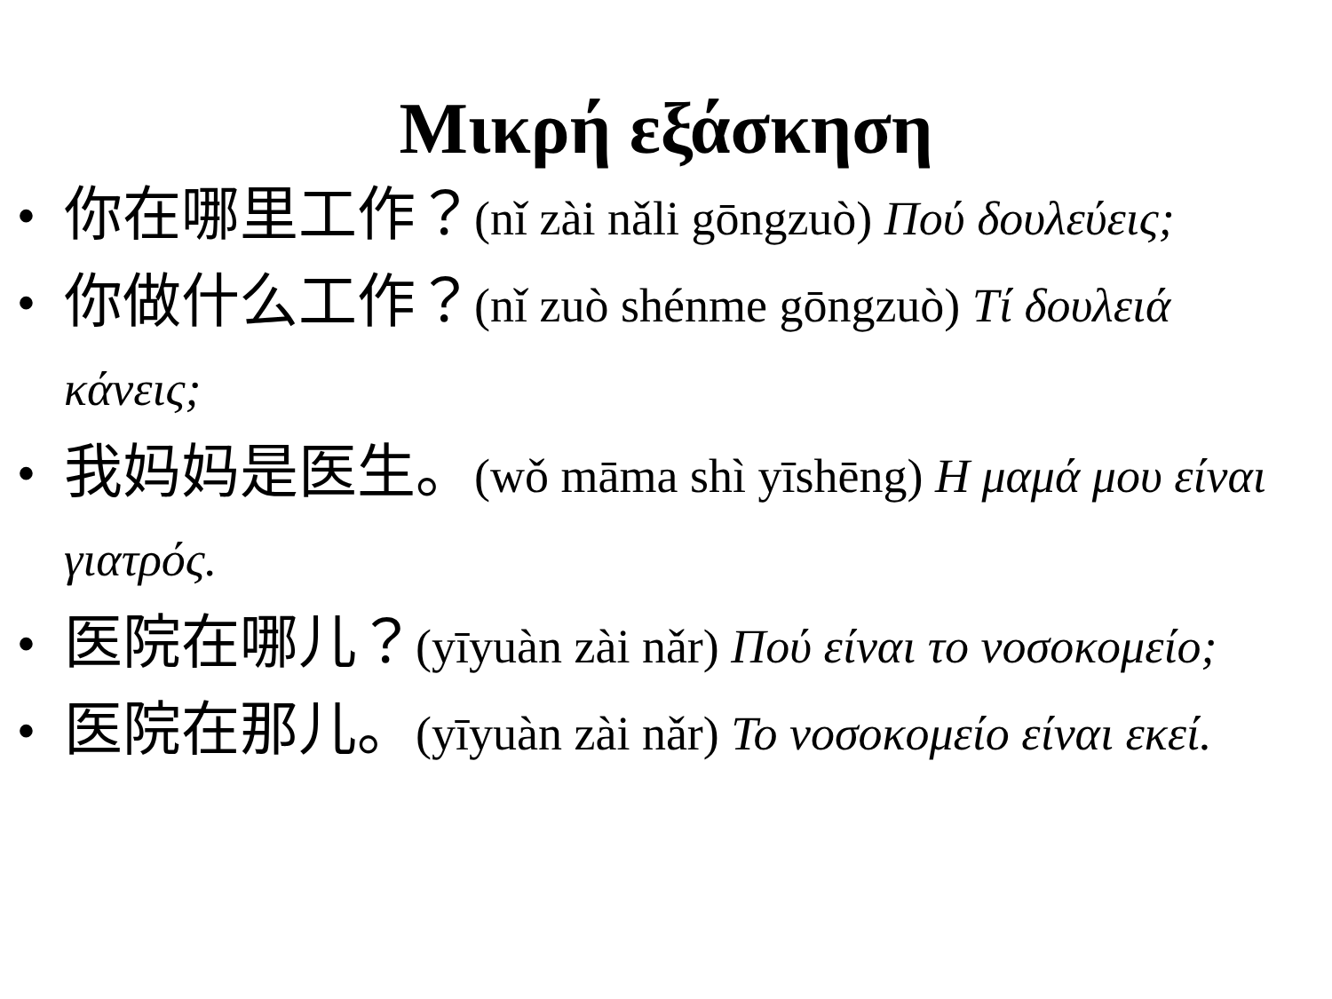Μικρή εξάσκηση
• 你在哪里工作？(nǐ zài nǎli gōngzuò) Πού δουλεύεις;
• 你做什么工作？(nǐ zuò shénme gōngzuò) Τί δουλειά κάνεις;
• 我妈妈是医生。(wǒ māma shì yīshēng) Η μαμά μου είναι γιατρός.
• 医院在哪儿？(yīyuàn zài nǎr) Πού είναι το νοσοκομείο;
• 医院在那儿。(yīyuàn zài nǎr) Το νοσοκομείο είναι εκεί.